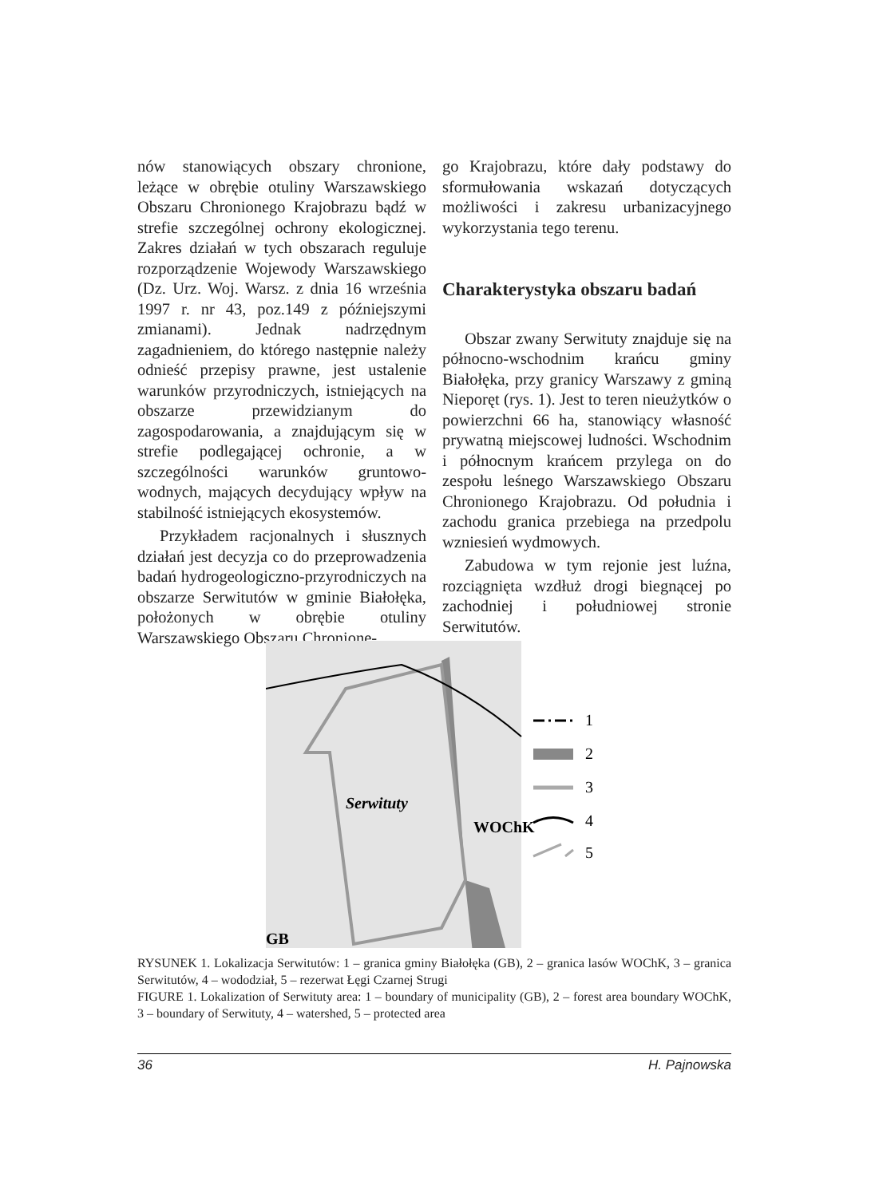nów stanowiących obszary chronione, leżące w obrębie otuliny Warszawskiego Obszaru Chronionego Krajobrazu bądź w strefie szczególnej ochrony ekologicznej. Zakres działań w tych obszarach reguluje rozporządzenie Wojewody Warszawskiego (Dz. Urz. Woj. Warsz. z dnia 16 września 1997 r. nr 43, poz.149 z późniejszymi zmianami). Jednak nadrzędnym zagadnieniem, do którego następnie należy odnieść przepisy prawne, jest ustalenie warunków przyrodniczych, istniejących na obszarze przewidzianym do zagospodarowania, a znajdującym się w strefie podlegającej ochronie, a w szczególności warunków gruntowo-wodnych, mających decydujący wpływ na stabilność istniejących ekosystemów.
Przykładem racjonalnych i słusznych działań jest decyzja co do przeprowadzenia badań hydrogeologiczno-przyrodniczych na obszarze Serwitutów w gminie Białołęka, położonych w obrębie otuliny Warszawskiego Obszaru Chronione-
go Krajobrazu, które dały podstawy do sformułowania wskazań dotyczących możliwości i zakresu urbanizacyjnego wykorzystania tego terenu.
Charakterystyka obszaru badań
Obszar zwany Serwituty znajduje się na północno-wschodnim krańcu gminy Białołęka, przy granicy Warszawy z gminą Nieporęt (rys. 1). Jest to teren nieużytków o powierzchni 66 ha, stanowiący własność prywatną miejscowej ludności. Wschodnim i północnym krańcem przylega on do zespołu leśnego Warszawskiego Obszaru Chronionego Krajobrazu. Od południa i zachodu granica przebiega na przedpolu wzniesień wydmowych.
Zabudowa w tym rejonie jest luźna, rozciągnięta wzdłuż drogi biegnącej po zachodniej i południowej stronie Serwitutów.
Serwituty
WOChK
GB
1
2
3
4
5
RYSUNEK 1. Lokalizacja Serwitutów: 1 – granica gminy Białołęka (GB), 2 – granica lasów WOChK, 3 – granica Serwitutów, 4 – wododział, 5 – rezerwat Łęgi Czarnej Strugi
FIGURE 1. Lokalization of Serwituty area: 1 – boundary of municipality (GB), 2 – forest area boundary WOChK, 3 – boundary of Serwituty, 4 – watershed, 5 – protected area
36 H. Pajnowska